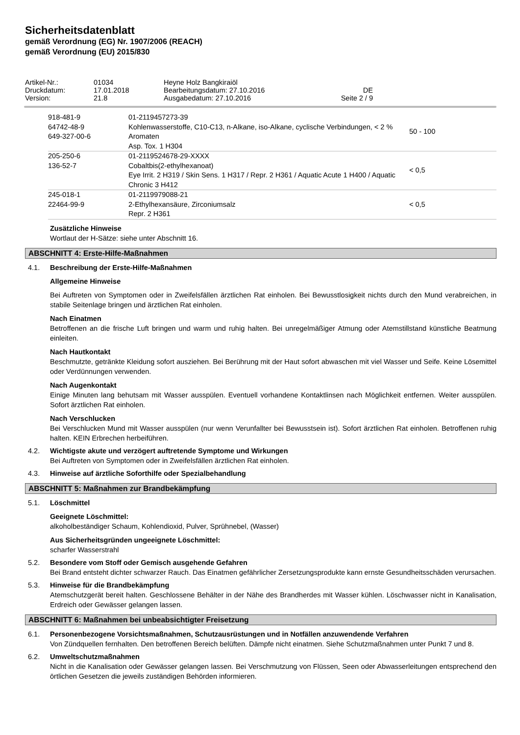Sicherheitsdatenblatt
gemäß Verordnung (EG) Nr. 1907/2006 (REACH)
gemäß Verordnung (EU) 2015/830
| Artikel-Nr.: | 01034 | Heyne Holz Bangkiraiöl | |
| Druckdatum: | 17.01.2018 | Bearbeitungsdatum: 27.10.2016 | DE |
| Version: | 21.8 | Ausgabedatum: 27.10.2016 | Seite 2 / 9 |
| 918-481-9 64742-48-9 649-327-00-6 | 01-2119457273-39 Kohlenwasserstoffe, C10-C13, n-Alkane, iso-Alkane, cyclische Verbindungen, < 2 % Aromaten Asp. Tox. 1 H304 | 50 - 100 |
| 205-250-6 136-52-7 | 01-2119524678-29-XXXX Cobaltbis(2-ethylhexanoat) Eye Irrit. 2 H319 / Skin Sens. 1 H317 / Repr. 2 H361 / Aquatic Acute 1 H400 / Aquatic Chronic 3 H412 | < 0,5 |
| 245-018-1 22464-99-9 | 01-2119979088-21 2-Ethylhexansäure, Zirconiumsalz Repr. 2 H361 | < 0,5 |
Zusätzliche Hinweise
Wortlaut der H-Sätze: siehe unter Abschnitt 16.
ABSCHNITT 4: Erste-Hilfe-Maßnahmen
4.1. Beschreibung der Erste-Hilfe-Maßnahmen
Allgemeine Hinweise
Bei Auftreten von Symptomen oder in Zweifelsfällen ärztlichen Rat einholen. Bei Bewusstlosigkeit nichts durch den Mund verabreichen, in stabile Seitenlage bringen und ärztlichen Rat einholen.
Nach Einatmen
Betroffenen an die frische Luft bringen und warm und ruhig halten. Bei unregelmäßiger Atmung oder Atemstillstand künstliche Beatmung einleiten.
Nach Hautkontakt
Beschmutzte, getränkte Kleidung sofort ausziehen. Bei Berührung mit der Haut sofort abwaschen mit viel Wasser und Seife. Keine Lösemittel oder Verdünnungen verwenden.
Nach Augenkontakt
Einige Minuten lang behutsam mit Wasser ausspülen. Eventuell vorhandene Kontaktlinsen nach Möglichkeit entfernen. Weiter ausspülen. Sofort ärztlichen Rat einholen.
Nach Verschlucken
Bei Verschlucken Mund mit Wasser ausspülen (nur wenn Verunfallter bei Bewusstsein ist). Sofort ärztlichen Rat einholen. Betroffenen ruhig halten. KEIN Erbrechen herbeiführen.
4.2. Wichtigste akute und verzögert auftretende Symptome und Wirkungen
Bei Auftreten von Symptomen oder in Zweifelsfällen ärztlichen Rat einholen.
4.3. Hinweise auf ärztliche Soforthilfe oder Spezialbehandlung
ABSCHNITT 5: Maßnahmen zur Brandbekämpfung
5.1. Löschmittel
Geeignete Löschmittel:
alkoholbeständiger Schaum, Kohlendioxid, Pulver, Sprühnebel, (Wasser)
Aus Sicherheitsgründen ungeeignete Löschmittel:
scharfer Wasserstrahl
5.2. Besondere vom Stoff oder Gemisch ausgehende Gefahren
Bei Brand entsteht dichter schwarzer Rauch. Das Einatmen gefährlicher Zersetzungsprodukte kann ernste Gesundheitsschäden verursachen.
5.3. Hinweise für die Brandbekämpfung
Atemschutzgerät bereit halten. Geschlossene Behälter in der Nähe des Brandherdes mit Wasser kühlen. Löschwasser nicht in Kanalisation, Erdreich oder Gewässer gelangen lassen.
ABSCHNITT 6: Maßnahmen bei unbeabsichtigter Freisetzung
6.1. Personenbezogene Vorsichtsmaßnahmen, Schutzausrüstungen und in Notfällen anzuwendende Verfahren
Von Zündquellen fernhalten. Den betroffenen Bereich belüften. Dämpfe nicht einatmen. Siehe Schutzmaßnahmen unter Punkt 7 und 8.
6.2. Umweltschutzmaßnahmen
Nicht in die Kanalisation oder Gewässer gelangen lassen. Bei Verschmutzung von Flüssen, Seen oder Abwasserleitungen entsprechend den örtlichen Gesetzen die jeweils zuständigen Behörden informieren.